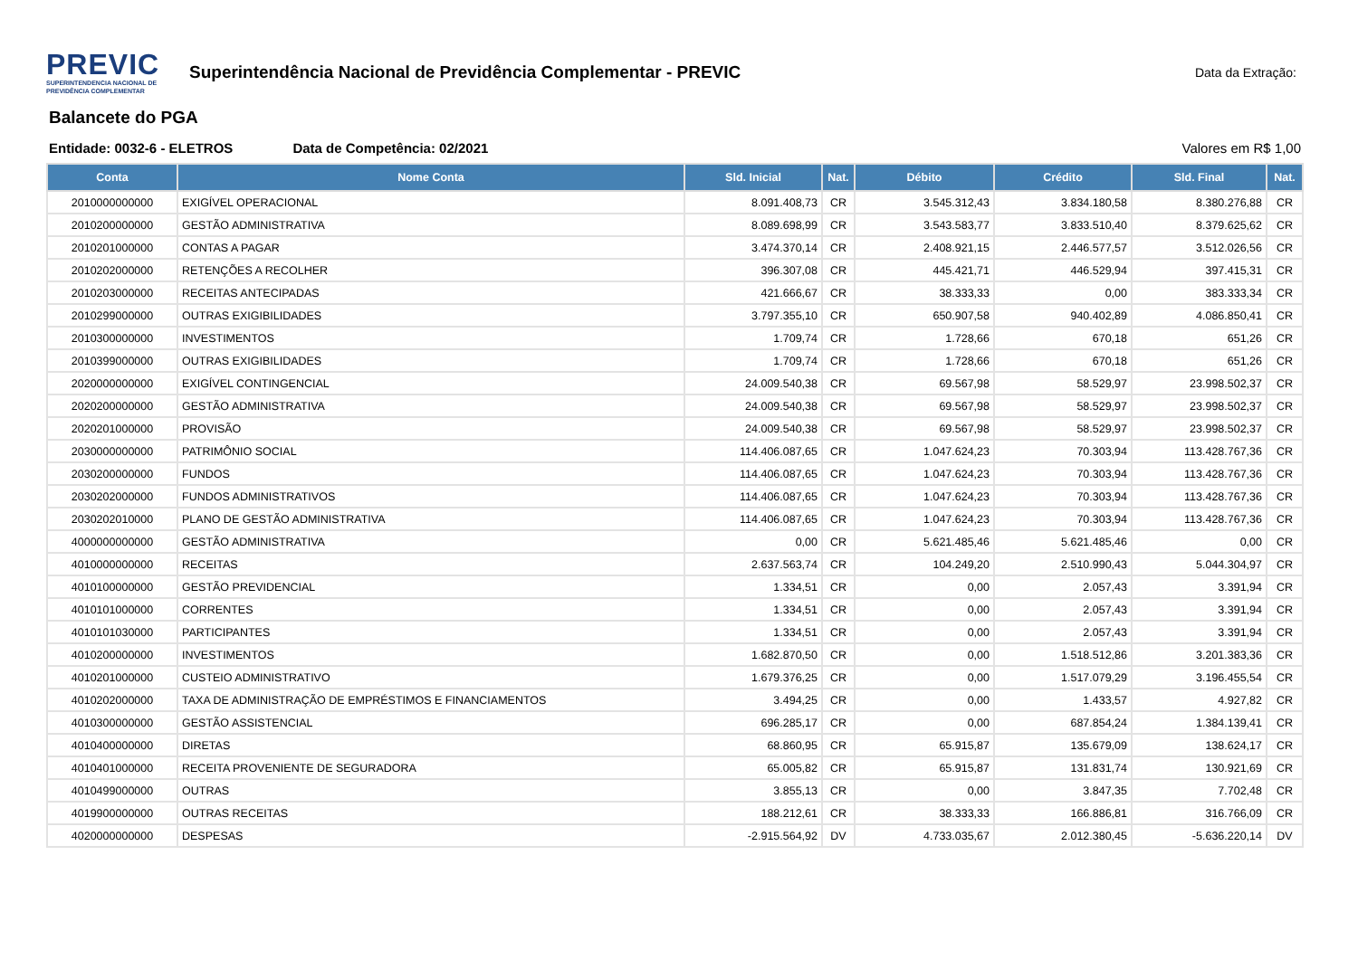PREVIC
SUPERINTENDENCIA NACIONAL DE
PREVIDÊNCIA COMPLEMENTAR
Superintendência Nacional de Previdência Complementar - PREVIC
Data da Extração:
Balancete do PGA
Entidade: 0032-6 - ELETROS Data de Competência: 02/2021 Valores em R$ 1,00
| Conta | Nome Conta | Sld. Inicial | Nat. | Débito | Crédito | Sld. Final | Nat. |
| --- | --- | --- | --- | --- | --- | --- | --- |
| 2010000000000 | EXIGÍVEL OPERACIONAL | 8.091.408,73 | CR | 3.545.312,43 | 3.834.180,58 | 8.380.276,88 | CR |
| 2010200000000 | GESTÃO ADMINISTRATIVA | 8.089.698,99 | CR | 3.543.583,77 | 3.833.510,40 | 8.379.625,62 | CR |
| 2010201000000 | CONTAS A PAGAR | 3.474.370,14 | CR | 2.408.921,15 | 2.446.577,57 | 3.512.026,56 | CR |
| 2010202000000 | RETENÇÕES A RECOLHER | 396.307,08 | CR | 445.421,71 | 446.529,94 | 397.415,31 | CR |
| 2010203000000 | RECEITAS ANTECIPADAS | 421.666,67 | CR | 38.333,33 | 0,00 | 383.333,34 | CR |
| 2010299000000 | OUTRAS EXIGIBILIDADES | 3.797.355,10 | CR | 650.907,58 | 940.402,89 | 4.086.850,41 | CR |
| 2010300000000 | INVESTIMENTOS | 1.709,74 | CR | 1.728,66 | 670,18 | 651,26 | CR |
| 2010399000000 | OUTRAS EXIGIBILIDADES | 1.709,74 | CR | 1.728,66 | 670,18 | 651,26 | CR |
| 2020000000000 | EXIGÍVEL CONTINGENCIAL | 24.009.540,38 | CR | 69.567,98 | 58.529,97 | 23.998.502,37 | CR |
| 2020200000000 | GESTÃO ADMINISTRATIVA | 24.009.540,38 | CR | 69.567,98 | 58.529,97 | 23.998.502,37 | CR |
| 2020201000000 | PROVISÃO | 24.009.540,38 | CR | 69.567,98 | 58.529,97 | 23.998.502,37 | CR |
| 2030000000000 | PATRIMÔNIO SOCIAL | 114.406.087,65 | CR | 1.047.624,23 | 70.303,94 | 113.428.767,36 | CR |
| 2030200000000 | FUNDOS | 114.406.087,65 | CR | 1.047.624,23 | 70.303,94 | 113.428.767,36 | CR |
| 2030202000000 | FUNDOS ADMINISTRATIVOS | 114.406.087,65 | CR | 1.047.624,23 | 70.303,94 | 113.428.767,36 | CR |
| 2030202010000 | PLANO DE GESTÃO ADMINISTRATIVA | 114.406.087,65 | CR | 1.047.624,23 | 70.303,94 | 113.428.767,36 | CR |
| 4000000000000 | GESTÃO ADMINISTRATIVA | 0,00 | CR | 5.621.485,46 | 5.621.485,46 | 0,00 | CR |
| 4010000000000 | RECEITAS | 2.637.563,74 | CR | 104.249,20 | 2.510.990,43 | 5.044.304,97 | CR |
| 4010100000000 | GESTÃO PREVIDENCIAL | 1.334,51 | CR | 0,00 | 2.057,43 | 3.391,94 | CR |
| 4010101000000 | CORRENTES | 1.334,51 | CR | 0,00 | 2.057,43 | 3.391,94 | CR |
| 4010101030000 | PARTICIPANTES | 1.334,51 | CR | 0,00 | 2.057,43 | 3.391,94 | CR |
| 4010200000000 | INVESTIMENTOS | 1.682.870,50 | CR | 0,00 | 1.518.512,86 | 3.201.383,36 | CR |
| 4010201000000 | CUSTEIO ADMINISTRATIVO | 1.679.376,25 | CR | 0,00 | 1.517.079,29 | 3.196.455,54 | CR |
| 4010202000000 | TAXA DE ADMINISTRAÇÃO DE EMPRÉSTIMOS E FINANCIAMENTOS | 3.494,25 | CR | 0,00 | 1.433,57 | 4.927,82 | CR |
| 4010300000000 | GESTÃO ASSISTENCIAL | 696.285,17 | CR | 0,00 | 687.854,24 | 1.384.139,41 | CR |
| 4010400000000 | DIRETAS | 68.860,95 | CR | 65.915,87 | 135.679,09 | 138.624,17 | CR |
| 4010401000000 | RECEITA PROVENIENTE DE SEGURADORA | 65.005,82 | CR | 65.915,87 | 131.831,74 | 130.921,69 | CR |
| 4010499000000 | OUTRAS | 3.855,13 | CR | 0,00 | 3.847,35 | 7.702,48 | CR |
| 4019900000000 | OUTRAS RECEITAS | 188.212,61 | CR | 38.333,33 | 166.886,81 | 316.766,09 | CR |
| 4020000000000 | DESPESAS | -2.915.564,92 | DV | 4.733.035,67 | 2.012.380,45 | -5.636.220,14 | DV |